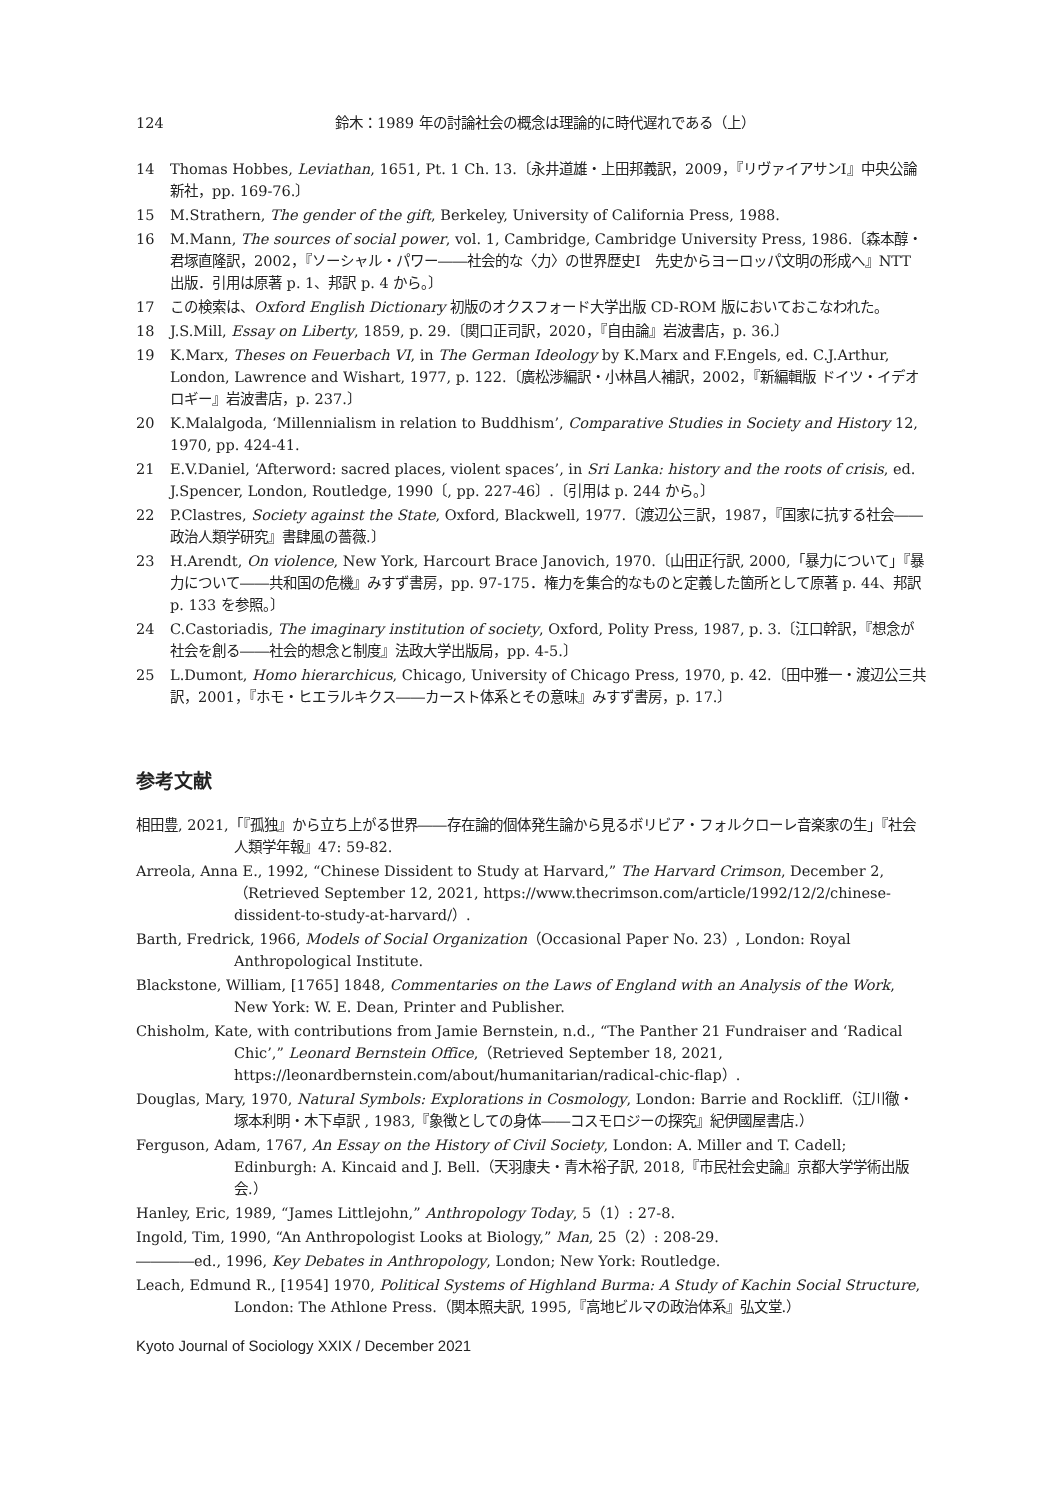124
鈴木：1989 年の討論社会の概念は理論的に時代遅れである（上）
14 Thomas Hobbes, Leviathan, 1651, Pt. 1 Ch. 13.〔永井道雄・上田邦義訳，2009，『リヴァイアサンⅠ』中央公論新社，pp. 169-76.〕
15 M.Strathern, The gender of the gift, Berkeley, University of California Press, 1988.
16 M.Mann, The sources of social power, vol. 1, Cambridge, Cambridge University Press, 1986.〔森本醇・君塚直隆訳，2002，『ソーシャル・パワー――社会的な〈力〉の世界歴史Ⅰ　先史からヨーロッパ文明の形成へ』NTT 出版．引用は原著 p. 1、邦訳 p. 4 から。〕
17 この検索は、Oxford English Dictionary 初版のオクスフォード大学出版 CD-ROM 版においておこなわれた。
18 J.S.Mill, Essay on Liberty, 1859, p. 29.〔関口正司訳，2020，『自由論』岩波書店，p. 36.〕
19 K.Marx, Theses on Feuerbach VI, in The German Ideology by K.Marx and F.Engels, ed. C.J.Arthur, London, Lawrence and Wishart, 1977, p. 122.〔廣松渉編訳・小林昌人補訳，2002，『新編輯版 ドイツ・イデオロギー』岩波書店，p. 237.〕
20 K.Malalgoda, ‘Millennialism in relation to Buddhism’, Comparative Studies in Society and History 12, 1970, pp. 424-41.
21 E.V.Daniel, ‘Afterword: sacred places, violent spaces’, in Sri Lanka: history and the roots of crisis, ed. J.Spencer, London, Routledge, 1990〔, pp. 227-46〕.〔引用は p. 244 から。〕
22 P.Clastres, Society against the State, Oxford, Blackwell, 1977.〔渡辺公三訳，1987，『国家に抗する社会――政治人類学研究』書肆風の薔薇.〕
23 H.Arendt, On violence, New York, Harcourt Brace Janovich, 1970.〔山田正行訳, 2000,「暴力について」『暴力について――共和国の危機』みすず書房，pp. 97-175．権力を集合的なものと定義した箇所として原著 p. 44、邦訳 p. 133 を参照。〕
24 C.Castoriadis, The imaginary institution of society, Oxford, Polity Press, 1987, p. 3.〔江口幹訳，『想念が社会を創る――社会的想念と制度』法政大学出版局，pp. 4-5.〕
25 L.Dumont, Homo hierarchicus, Chicago, University of Chicago Press, 1970, p. 42.〔田中雅一・渡辺公三共訳，2001，『ホモ・ヒエラルキクス――カースト体系とその意味』みすず書房，p. 17.〕
参考文献
相田豊, 2021,「『孤独』から立ち上がる世界――存在論的個体発生論から見るボリビア・フォルクローレ音楽家の生」『社会人類学年報』47: 59-82.
Arreola, Anna E., 1992, “Chinese Dissident to Study at Harvard,” The Harvard Crimson, December 2,（Retrieved September 12, 2021, https://www.thecrimson.com/article/1992/12/2/chinese-dissident-to-study-at-harvard/）.
Barth, Fredrick, 1966, Models of Social Organization（Occasional Paper No. 23）, London: Royal Anthropological Institute.
Blackstone, William, [1765] 1848, Commentaries on the Laws of England with an Analysis of the Work, New York: W. E. Dean, Printer and Publisher.
Chisholm, Kate, with contributions from Jamie Bernstein, n.d., “The Panther 21 Fundraiser and ‘Radical Chic’,” Leonard Bernstein Office,（Retrieved September 18, 2021, https://leonardbernstein.com/about/humanitarian/radical-chic-flap）.
Douglas, Mary, 1970, Natural Symbols: Explorations in Cosmology, London: Barrie and Rockliff.（江川徹・塚本利明・木下卓訳 , 1983,『象徴としての身体――コスモロジーの探究』紀伊國屋書店.）
Ferguson, Adam, 1767, An Essay on the History of Civil Society, London: A. Miller and T. Cadell; Edinburgh: A. Kincaid and J. Bell.（天羽康夫・青木裕子訳, 2018,『市民社会史論』京都大学学術出版会.）
Hanley, Eric, 1989, “James Littlejohn,” Anthropology Today, 5（1）: 27-8.
Ingold, Tim, 1990, “An Anthropologist Looks at Biology,” Man, 25（2）: 208-29.
――――ed., 1996, Key Debates in Anthropology, London; New York: Routledge.
Leach, Edmund R., [1954] 1970, Political Systems of Highland Burma: A Study of Kachin Social Structure, London: The Athlone Press.（関本照夫訳, 1995,『高地ビルマの政治体系』弘文堂.）
Kyoto Journal of Sociology XXIX / December 2021